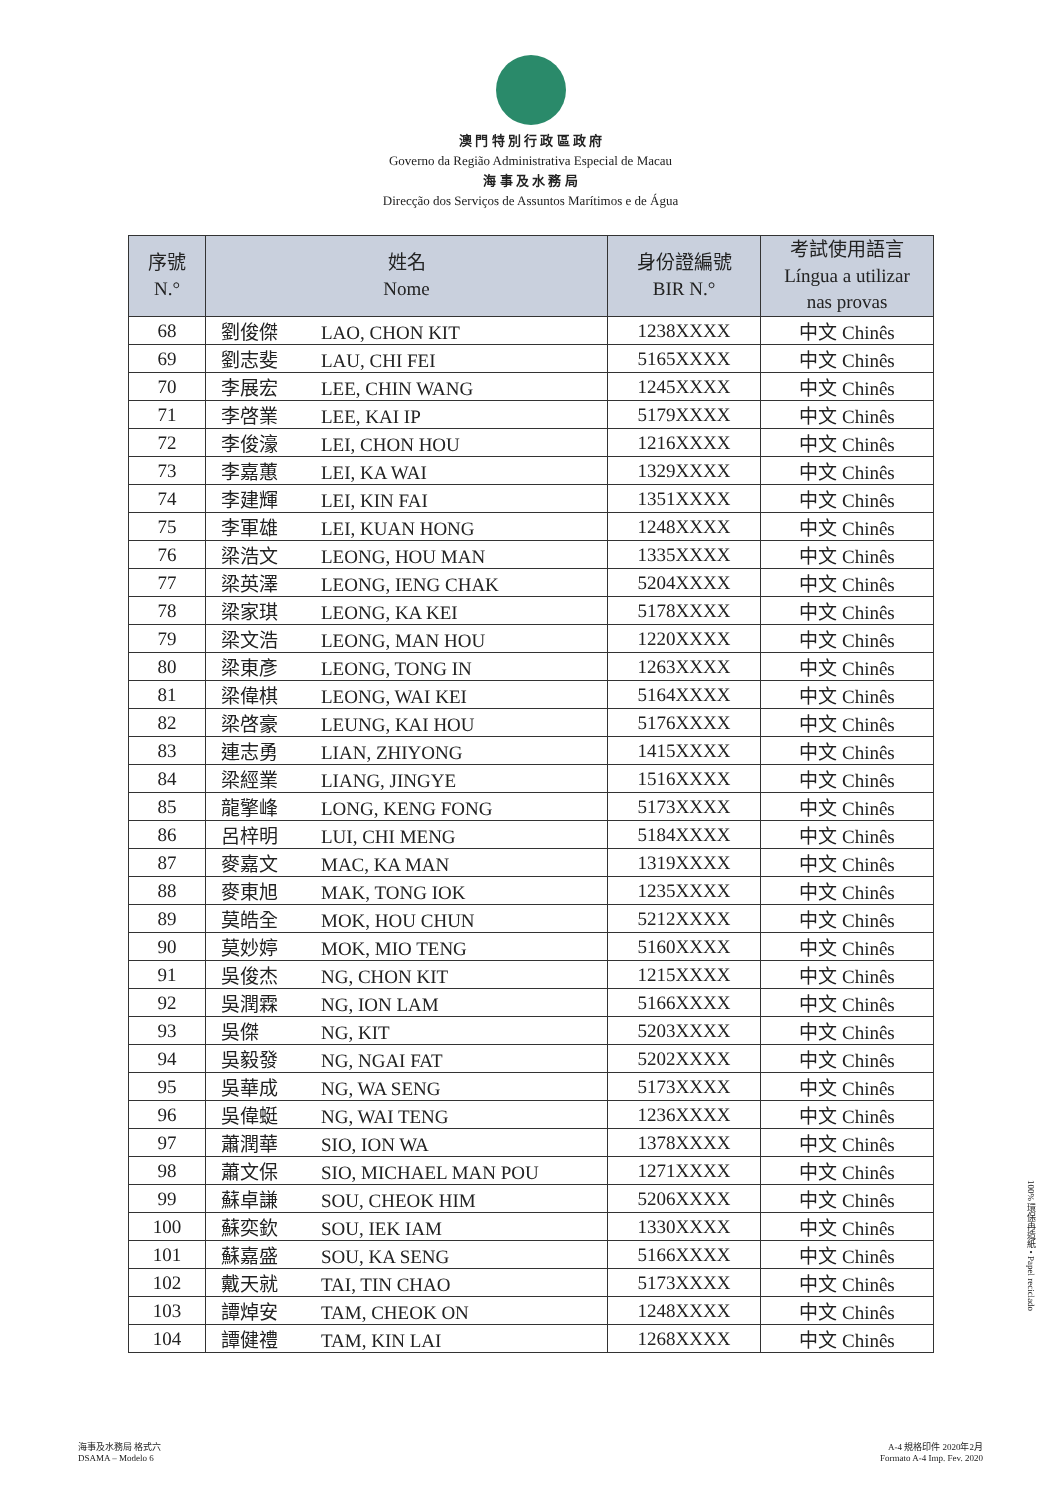澳 門 特 別 行 政 區 政 府
Governo da Região Administrativa Especial de Macau
海 事 及 水 務 局
Direcção dos Serviços de Assuntos Marítimos e de Água
| 序號 N.° | 姓名 Nome | 身份證編號 BIR N.° | 考試使用語言 Língua a utilizar nas provas |
| --- | --- | --- | --- |
| 68 | 劉俊傑 LAO, CHON KIT | 1238XXXX | 中文 Chinês |
| 69 | 劉志斐 LAU, CHI FEI | 5165XXXX | 中文 Chinês |
| 70 | 李展宏 LEE, CHIN WANG | 1245XXXX | 中文 Chinês |
| 71 | 李啓業 LEE, KAI IP | 5179XXXX | 中文 Chinês |
| 72 | 李俊濠 LEI, CHON HOU | 1216XXXX | 中文 Chinês |
| 73 | 李嘉蕙 LEI, KA WAI | 1329XXXX | 中文 Chinês |
| 74 | 李建輝 LEI, KIN FAI | 1351XXXX | 中文 Chinês |
| 75 | 李軍雄 LEI, KUAN HONG | 1248XXXX | 中文 Chinês |
| 76 | 梁浩文 LEONG, HOU MAN | 1335XXXX | 中文 Chinês |
| 77 | 梁英澤 LEONG, IENG CHAK | 5204XXXX | 中文 Chinês |
| 78 | 梁家琪 LEONG, KA KEI | 5178XXXX | 中文 Chinês |
| 79 | 梁文浩 LEONG, MAN HOU | 1220XXXX | 中文 Chinês |
| 80 | 梁東彥 LEONG, TONG IN | 1263XXXX | 中文 Chinês |
| 81 | 梁偉棋 LEONG, WAI KEI | 5164XXXX | 中文 Chinês |
| 82 | 梁啓豪 LEUNG, KAI HOU | 5176XXXX | 中文 Chinês |
| 83 | 連志勇 LIAN, ZHIYONG | 1415XXXX | 中文 Chinês |
| 84 | 梁經業 LIANG, JINGYE | 1516XXXX | 中文 Chinês |
| 85 | 龍擎峰 LONG, KENG FONG | 5173XXXX | 中文 Chinês |
| 86 | 呂梓明 LUI, CHI MENG | 5184XXXX | 中文 Chinês |
| 87 | 麥嘉文 MAC, KA MAN | 1319XXXX | 中文 Chinês |
| 88 | 麥東旭 MAK, TONG IOK | 1235XXXX | 中文 Chinês |
| 89 | 莫皓全 MOK, HOU CHUN | 5212XXXX | 中文 Chinês |
| 90 | 莫妙婷 MOK, MIO TENG | 5160XXXX | 中文 Chinês |
| 91 | 吳俊杰 NG, CHON KIT | 1215XXXX | 中文 Chinês |
| 92 | 吳潤霖 NG, ION LAM | 5166XXXX | 中文 Chinês |
| 93 | 吳傑 NG, KIT | 5203XXXX | 中文 Chinês |
| 94 | 吳毅發 NG, NGAI FAT | 5202XXXX | 中文 Chinês |
| 95 | 吳華成 NG, WA SENG | 5173XXXX | 中文 Chinês |
| 96 | 吳偉蜓 NG, WAI TENG | 1236XXXX | 中文 Chinês |
| 97 | 蕭潤華 SIO, ION WA | 1378XXXX | 中文 Chinês |
| 98 | 蕭文保 SIO, MICHAEL MAN POU | 1271XXXX | 中文 Chinês |
| 99 | 蘇卓謙 SOU, CHEOK HIM | 5206XXXX | 中文 Chinês |
| 100 | 蘇奕欽 SOU, IEK IAM | 1330XXXX | 中文 Chinês |
| 101 | 蘇嘉盛 SOU, KA SENG | 5166XXXX | 中文 Chinês |
| 102 | 戴天就 TAI, TIN CHAO | 5173XXXX | 中文 Chinês |
| 103 | 譚焯安 TAM, CHEOK ON | 1248XXXX | 中文 Chinês |
| 104 | 譚健禮 TAM, KIN LAI | 1268XXXX | 中文 Chinês |
100% 環保再造紙 • Papel reciclado
海事及水務局 格式六
DSAMA – Modelo 6
A-4 規格印件 2020年2月
Formato A-4 Imp. Fev. 2020